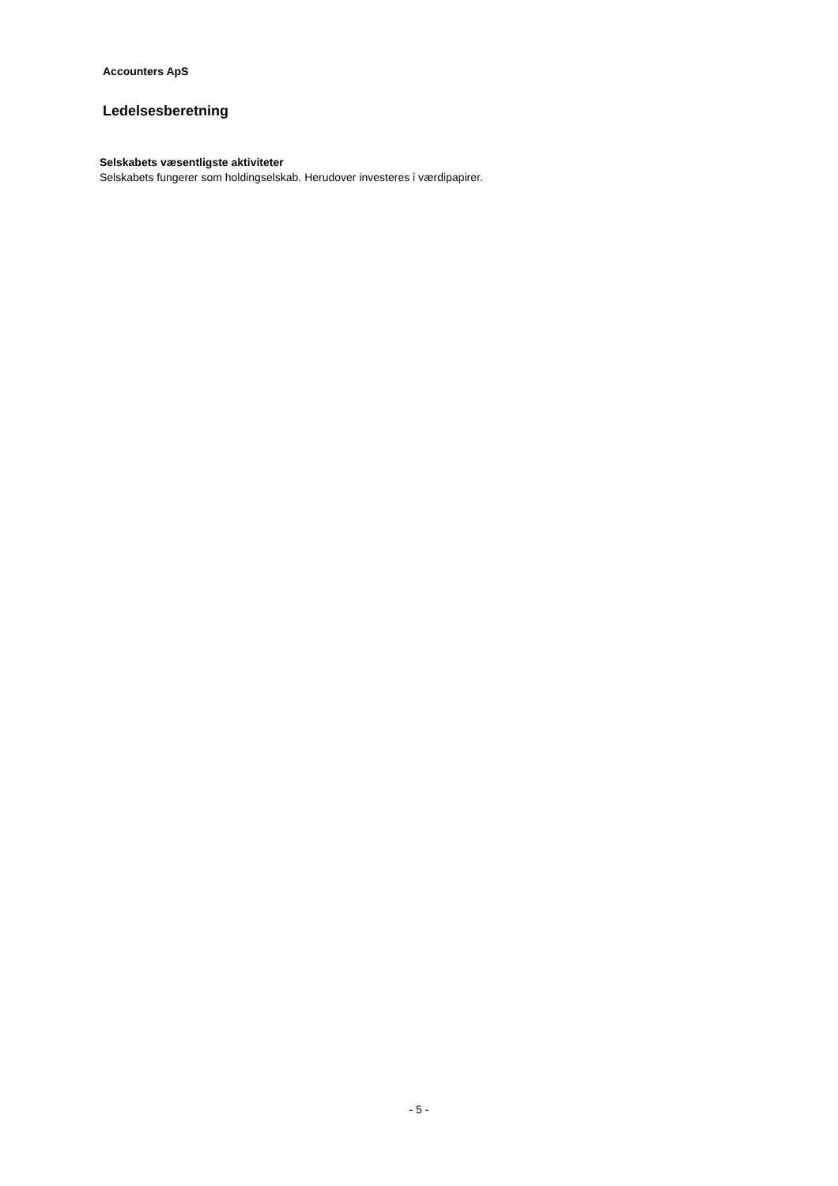Accounters ApS
Ledelsesberetning
Selskabets væsentligste aktiviteter
Selskabets fungerer som holdingselskab. Herudover investeres i værdipapirer.
- 5 -